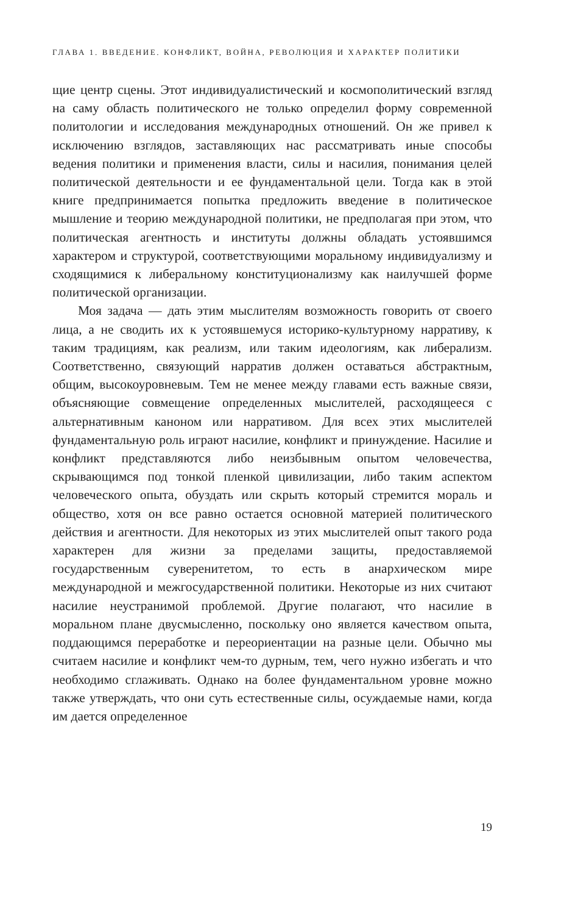ГЛАВА 1. ВВЕДЕНИЕ. КОНФЛИКТ, ВОЙНА, РЕВОЛЮЦИЯ И ХАРАКТЕР ПОЛИТИКИ
щие центр сцены. Этот индивидуалистический и космополитический взгляд на саму область политического не только определил форму современной политологии и исследования международных отношений. Он же привел к исключению взглядов, заставляющих нас рассматривать иные способы ведения политики и применения власти, силы и насилия, понимания целей политической деятельности и ее фундаментальной цели. Тогда как в этой книге предпринимается попытка предложить введение в политическое мышление и теорию международной политики, не предполагая при этом, что политическая агентность и институты должны обладать устоявшимся характером и структурой, соответствующими моральному индивидуализму и сходящимися к либеральному конституционализму как наилучшей форме политической организации.
Моя задача — дать этим мыслителям возможность говорить от своего лица, а не сводить их к устоявшемуся историко-культурному нарративу, к таким традициям, как реализм, или таким идеологиям, как либерализм. Соответственно, связующий нарратив должен оставаться абстрактным, общим, высокоуровневым. Тем не менее между главами есть важные связи, объясняющие совмещение определенных мыслителей, расходящееся с альтернативным каноном или нарративом. Для всех этих мыслителей фундаментальную роль играют насилие, конфликт и принуждение. Насилие и конфликт представляются либо неизбывным опытом человечества, скрывающимся под тонкой пленкой цивилизации, либо таким аспектом человеческого опыта, обуздать или скрыть который стремится мораль и общество, хотя он все равно остается основной материей политического действия и агентности. Для некоторых из этих мыслителей опыт такого рода характерен для жизни за пределами защиты, предоставляемой государственным суверенитетом, то есть в анархическом мире международной и межгосударственной политики. Некоторые из них считают насилие неустранимой проблемой. Другие полагают, что насилие в моральном плане двусмысленно, поскольку оно является качеством опыта, поддающимся переработке и переориентации на разные цели. Обычно мы считаем насилие и конфликт чем-то дурным, тем, чего нужно избегать и что необходимо сглаживать. Однако на более фундаментальном уровне можно также утверждать, что они суть естественные силы, осуждаемые нами, когда им дается определенное
19